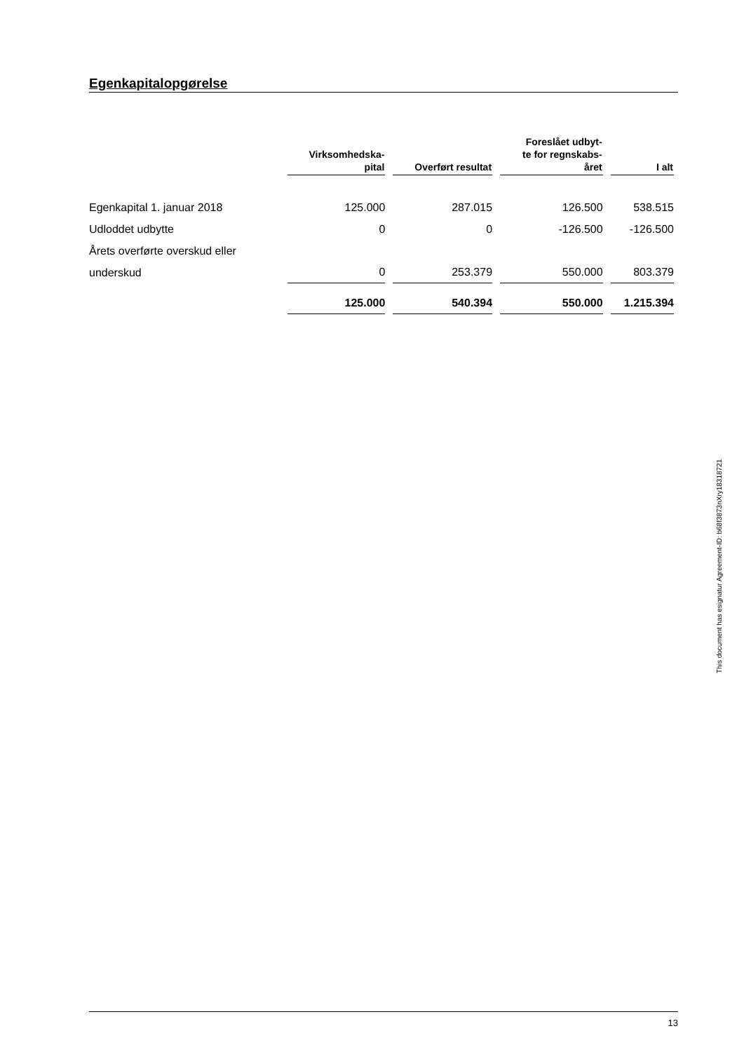Egenkapitalopgørelse
| | Virksomhedska- pital | Overført resultat | Foreslået udbyt- te for regnskabs- året | I alt |
| --- | --- | --- | --- | --- |
| Egenkapital 1. januar 2018 | 125.000 | 287.015 | 126.500 | 538.515 |
| Udloddet udbytte | 0 | 0 | -126.500 | -126.500 |
| Årets overførte overskud eller underskud | 0 | 253.379 | 550.000 | 803.379 |
| | 125.000 | 540.394 | 550.000 | 1.215.394 |
This document has esignatur Agreement-ID: b68f3873nXry18318721
13